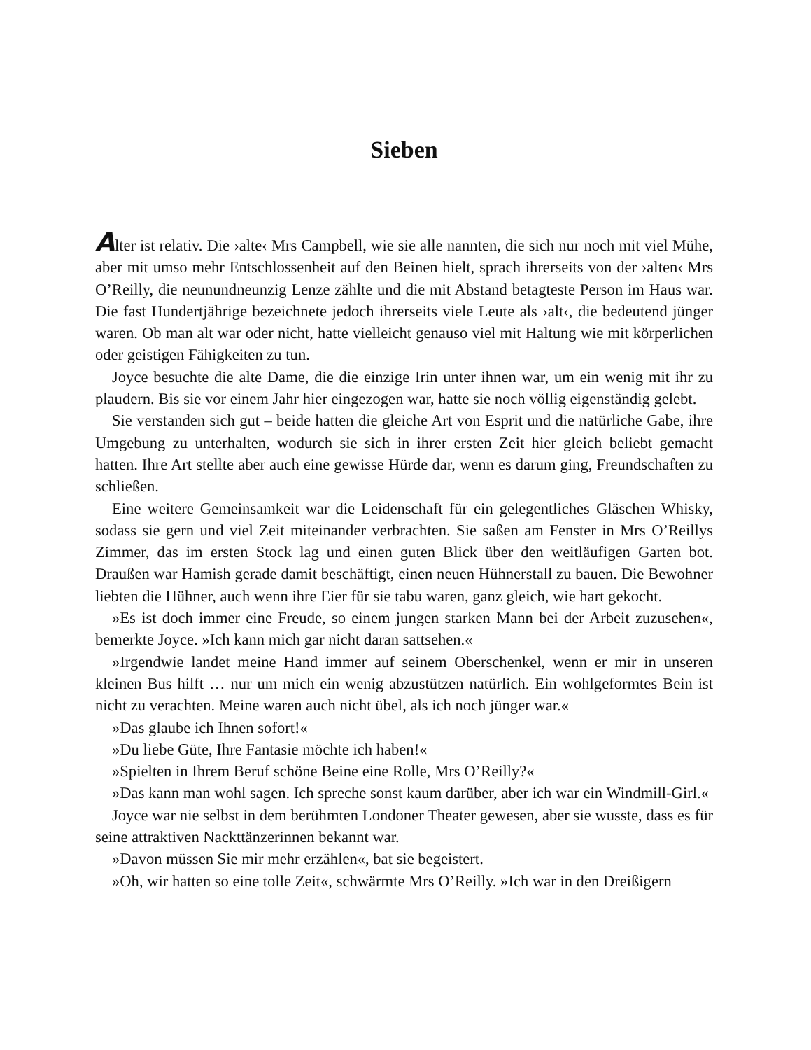Sieben
Alter ist relativ. Die ›alte‹ Mrs Campbell, wie sie alle nannten, die sich nur noch mit viel Mühe, aber mit umso mehr Entschlossenheit auf den Beinen hielt, sprach ihrerseits von der ›alten‹ Mrs O’Reilly, die neunundneunzig Lenze zählte und die mit Abstand betagteste Person im Haus war. Die fast Hundertjährige bezeichnete jedoch ihrerseits viele Leute als ›alt‹, die bedeutend jünger waren. Ob man alt war oder nicht, hatte vielleicht genauso viel mit Haltung wie mit körperlichen oder geistigen Fähigkeiten zu tun.
Joyce besuchte die alte Dame, die die einzige Irin unter ihnen war, um ein wenig mit ihr zu plaudern. Bis sie vor einem Jahr hier eingezogen war, hatte sie noch völlig eigenständig gelebt.
Sie verstanden sich gut – beide hatten die gleiche Art von Esprit und die natürliche Gabe, ihre Umgebung zu unterhalten, wodurch sie sich in ihrer ersten Zeit hier gleich beliebt gemacht hatten. Ihre Art stellte aber auch eine gewisse Hürde dar, wenn es darum ging, Freundschaften zu schließen.
Eine weitere Gemeinsamkeit war die Leidenschaft für ein gelegentliches Gläschen Whisky, sodass sie gern und viel Zeit miteinander verbrachten. Sie saßen am Fenster in Mrs O’Reillys Zimmer, das im ersten Stock lag und einen guten Blick über den weitläufigen Garten bot. Draußen war Hamish gerade damit beschäftigt, einen neuen Hühnerstall zu bauen. Die Bewohner liebten die Hühner, auch wenn ihre Eier für sie tabu waren, ganz gleich, wie hart gekocht.
»Es ist doch immer eine Freude, so einem jungen starken Mann bei der Arbeit zuzusehen«, bemerkte Joyce. »Ich kann mich gar nicht daran sattsehen.«
»Irgendwie landet meine Hand immer auf seinem Oberschenkel, wenn er mir in unseren kleinen Bus hilft … nur um mich ein wenig abzustützen natürlich. Ein wohlgeformtes Bein ist nicht zu verachten. Meine waren auch nicht übel, als ich noch jünger war.«
»Das glaube ich Ihnen sofort!«
»Du liebe Güte, Ihre Fantasie möchte ich haben!«
»Spielten in Ihrem Beruf schöne Beine eine Rolle, Mrs O’Reilly?«
»Das kann man wohl sagen. Ich spreche sonst kaum darüber, aber ich war ein Windmill-Girl.«
Joyce war nie selbst in dem berühmten Londoner Theater gewesen, aber sie wusste, dass es für seine attraktiven Nackttänzerinnen bekannt war.
»Davon müssen Sie mir mehr erzählen«, bat sie begeistert.
»Oh, wir hatten so eine tolle Zeit«, schwärmte Mrs O’Reilly. »Ich war in den Dreißigern